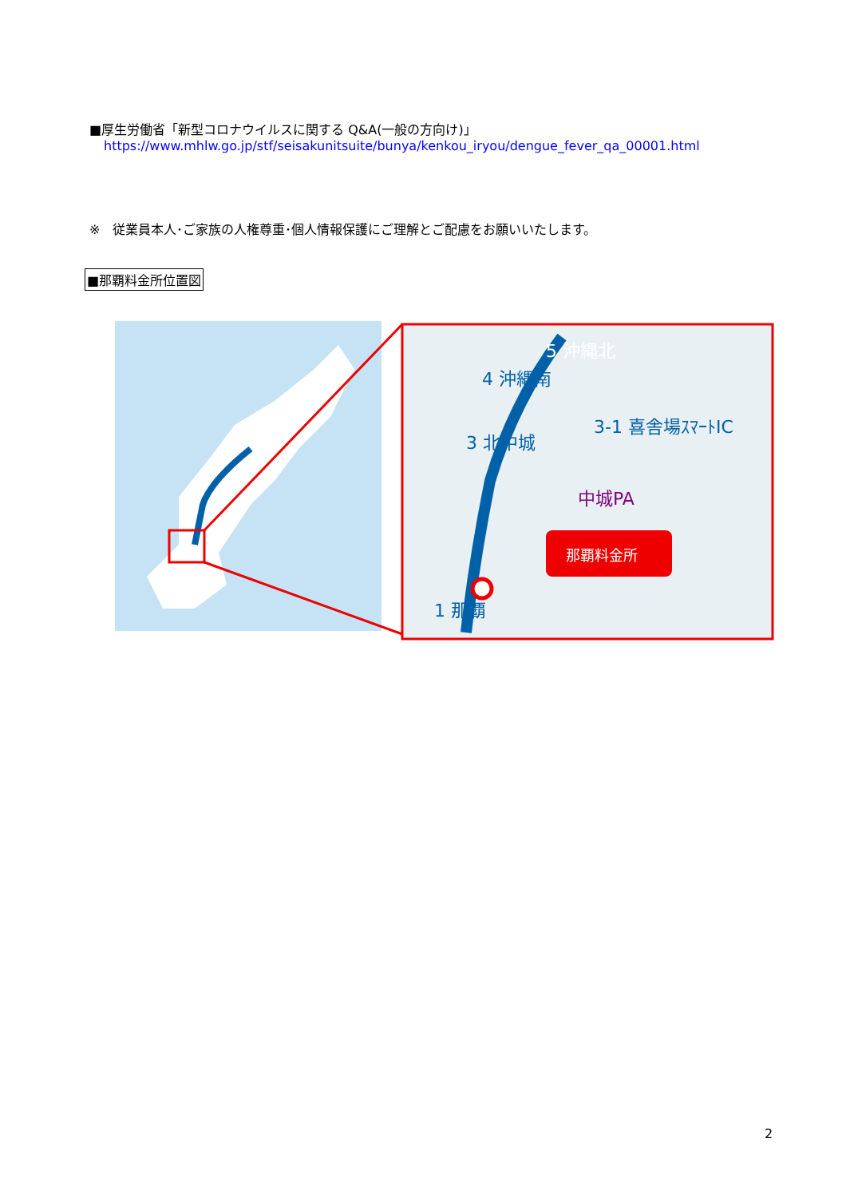■厚生労働省「新型コロナウイルスに関する Q&A(一般の方向け)」
https://www.mhlw.go.jp/stf/seisakunitsuite/bunya/kenkou_iryou/dengue_fever_qa_00001.html
※　従業員本人･ご家族の人権尊重･個人情報保護にご理解とご配慮をお願いいたします。
■那覇料金所位置図
5 沖縄北
4 沖縄南
3-1 喜舎場ｽﾏｰﾄIC
3 北中城
中城PA
1 那覇
那覇料金所
2